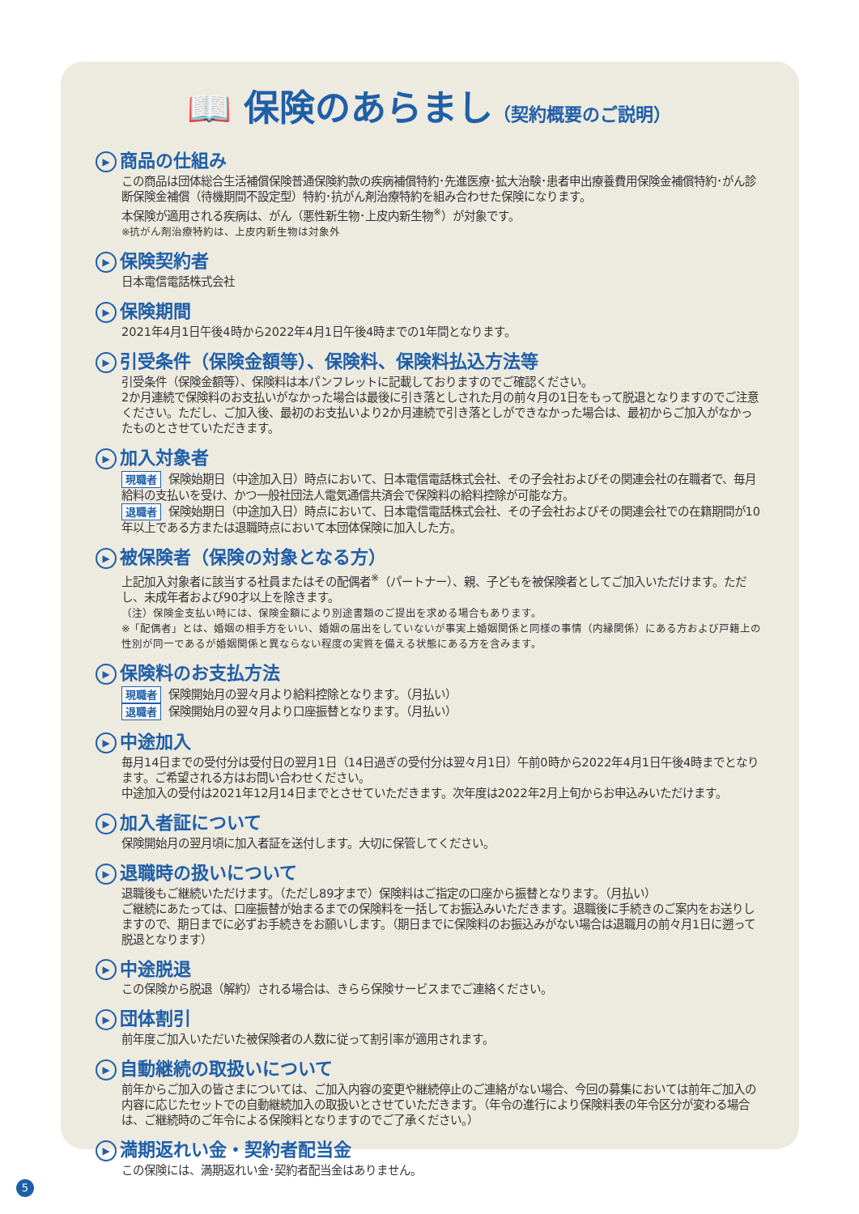📖 保険のあらまし（契約概要のご説明）
▶ 商品の仕組み
この商品は団体総合生活補償保険普通保険約款の疾病補償特約･先進医療･拡大治験･患者申出療養費用保険金補償特約･がん診断保険金補償（待機期間不設定型）特約･抗がん剤治療特約を組み合わせた保険になります。
本保険が適用される疾病は、がん（悪性新生物･上皮内新生物<sup>※</sup>）が対象です。
※抗がん剤治療特約は、上皮内新生物は対象外
▶ 保険契約者
日本電信電話株式会社
▶ 保険期間
2021年4月1日午後4時から2022年4月1日午後4時までの1年間となります。
▶ 引受条件（保険金額等）、保険料、保険料払込方法等
引受条件（保険金額等）、保険料は本パンフレットに記載しておりますのでご確認ください。
2か月連続で保険料のお支払いがなかった場合は最後に引き落としされた月の前々月の1日をもって脱退となりますのでご注意ください。ただし、ご加入後、最初のお支払いより2か月連続で引き落としができなかった場合は、最初からご加入がなかったものとさせていただきます。
▶ 加入対象者
現職者 保険始期日（中途加入日）時点において、日本電信電話株式会社、その子会社およびその関連会社の在職者で、毎月給料の支払いを受け、かつ一般社団法人電気通信共済会で保険料の給料控除が可能な方。
退職者 保険始期日（中途加入日）時点において、日本電信電話株式会社、その子会社およびその関連会社での在籍期間が10年以上である方または退職時点において本団体保険に加入した方。
▶ 被保険者（保険の対象となる方）
上記加入対象者に該当する社員またはその配偶者<sup>※</sup>（パートナー）、親、子どもを被保険者としてご加入いただけます。ただし、未成年者および90才以上を除きます。
（注）保険金支払い時には、保険金額により別途書類のご提出を求める場合もあります。
※「配偶者」とは、婚姻の相手方をいい、婚姻の届出をしていないが事実上婚姻関係と同様の事情（内縁関係）にある方および戸籍上の性別が同一であるが婚姻関係と異ならない程度の実質を備える状態にある方を含みます。
▶ 保険料のお支払方法
現職者 保険開始月の翌々月より給料控除となります。（月払い）
退職者 保険開始月の翌々月より口座振替となります。（月払い）
▶ 中途加入
毎月14日までの受付分は受付日の翌月1日（14日過ぎの受付分は翌々月1日）午前0時から2022年4月1日午後4時までとなります。ご希望される方はお問い合わせください。
中途加入の受付は2021年12月14日までとさせていただきます。次年度は2022年2月上旬からお申込みいただけます。
▶ 加入者証について
保険開始月の翌月頃に加入者証を送付します。大切に保管してください。
▶ 退職時の扱いについて
退職後もご継続いただけます。（ただし89才まで）保険料はご指定の口座から振替となります。（月払い）
ご継続にあたっては、口座振替が始まるまでの保険料を一括してお振込みいただきます。退職後に手続きのご案内をお送りしますので、期日までに必ずお手続きをお願いします。（期日までに保険料のお振込みがない場合は退職月の前々月1日に遡って脱退となります）
▶ 中途脱退
この保険から脱退（解約）される場合は、きらら保険サービスまでご連絡ください。
▶ 団体割引
前年度ご加入いただいた被保険者の人数に従って割引率が適用されます。
▶ 自動継続の取扱いについて
前年からご加入の皆さまについては、ご加入内容の変更や継続停止のご連絡がない場合、今回の募集においては前年ご加入の内容に応じたセットでの自動継続加入の取扱いとさせていただきます。（年令の進行により保険料表の年令区分が変わる場合は、ご継続時のご年令による保険料となりますのでご了承ください。）
▶ 満期返れい金・契約者配当金
この保険には、満期返れい金･契約者配当金はありません。
5